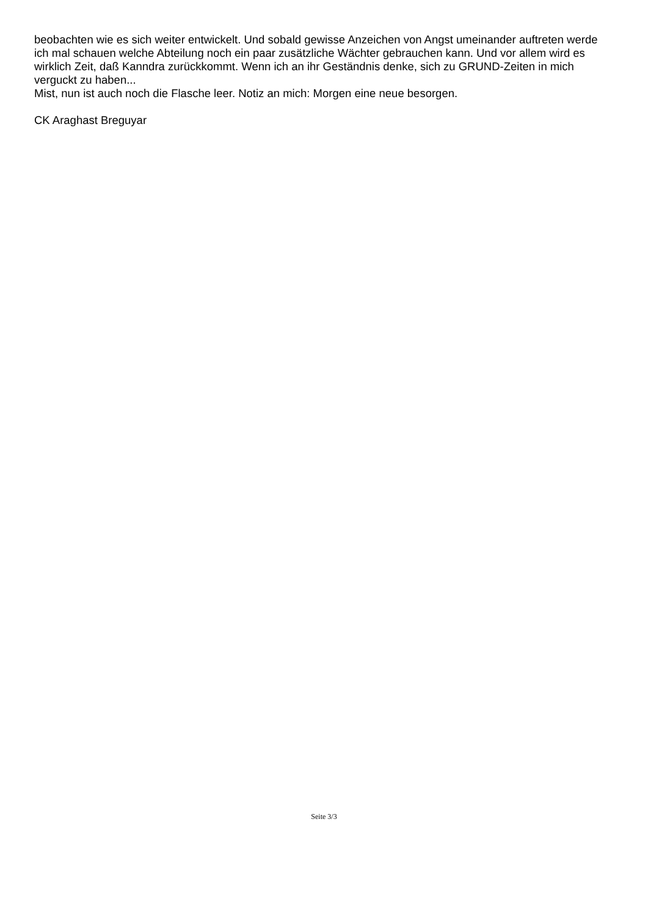beobachten wie es sich weiter entwickelt. Und sobald gewisse Anzeichen von Angst umeinander auftreten werde ich mal schauen welche Abteilung noch ein paar zusätzliche Wächter gebrauchen kann. Und vor allem wird es wirklich Zeit, daß Kanndra zurückkommt. Wenn ich an ihr Geständnis denke, sich zu GRUND-Zeiten in mich verguckt zu haben...
Mist, nun ist auch noch die Flasche leer. Notiz an mich: Morgen eine neue besorgen.
CK Araghast Breguyar
Seite 3/3